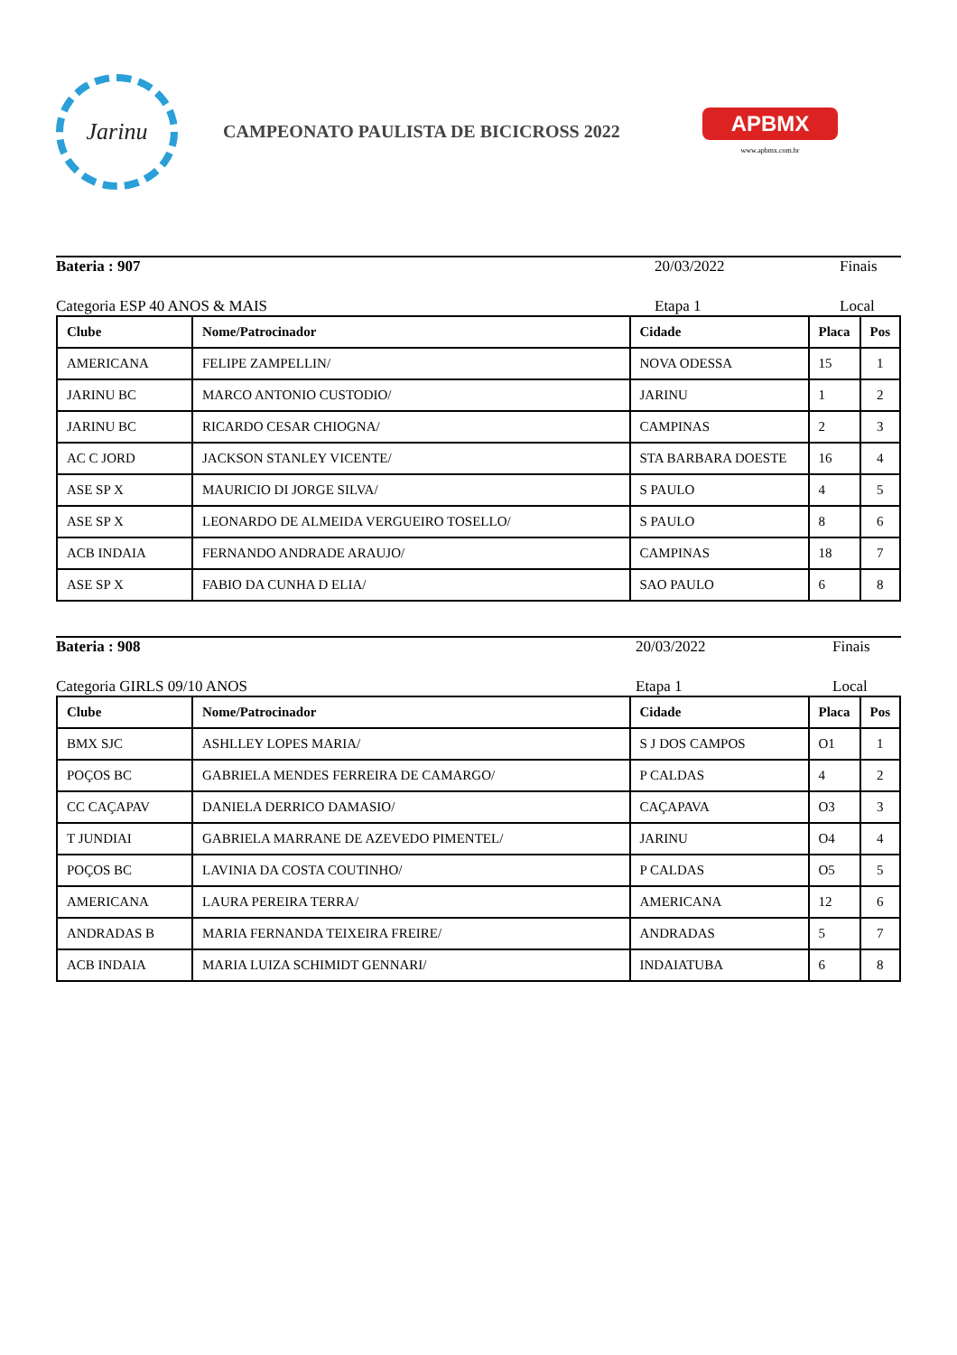Jarinu
CAMPEONATO PAULISTA DE BICICROSS 2022
APBMX
www.apbmx.com.br
Bateria : 907 20/03/2022 Finais
Categoria ESP 40 ANOS & MAIS Etapa 1 Local
| Clube | Nome/Patrocinador | Cidade | Placa | Pos |
| --- | --- | --- | --- | --- |
| AMERICANA | FELIPE ZAMPELLIN/ | NOVA ODESSA | 15 | 1 |
| JARINU BC | MARCO ANTONIO CUSTODIO/ | JARINU | 1 | 2 |
| JARINU BC | RICARDO CESAR CHIOGNA/ | CAMPINAS | 2 | 3 |
| AC C JORD | JACKSON STANLEY VICENTE/ | STA BARBARA DOESTE | 16 | 4 |
| ASE SP X | MAURICIO DI JORGE SILVA/ | S PAULO | 4 | 5 |
| ASE SP X | LEONARDO DE ALMEIDA VERGUEIRO TOSELLO/ | S PAULO | 8 | 6 |
| ACB INDAIA | FERNANDO ANDRADE ARAUJO/ | CAMPINAS | 18 | 7 |
| ASE SP X | FABIO DA CUNHA D ELIA/ | SAO PAULO | 6 | 8 |
Bateria : 908 20/03/2022 Finais
Categoria GIRLS 09/10 ANOS Etapa 1 Local
| Clube | Nome/Patrocinador | Cidade | Placa | Pos |
| --- | --- | --- | --- | --- |
| BMX SJC | ASHLLEY LOPES MARIA/ | S J DOS CAMPOS | O1 | 1 |
| POÇOS BC | GABRIELA MENDES FERREIRA DE CAMARGO/ | P CALDAS | 4 | 2 |
| CC CAÇAPAV | DANIELA DERRICO DAMASIO/ | CAÇAPAVA | O3 | 3 |
| T JUNDIAI | GABRIELA MARRANE DE AZEVEDO PIMENTEL/ | JARINU | O4 | 4 |
| POÇOS BC | LAVINIA DA COSTA COUTINHO/ | P CALDAS | O5 | 5 |
| AMERICANA | LAURA PEREIRA TERRA/ | AMERICANA | 12 | 6 |
| ANDRADAS B | MARIA FERNANDA TEIXEIRA FREIRE/ | ANDRADAS | 5 | 7 |
| ACB INDAIA | MARIA LUIZA SCHIMIDT GENNARI/ | INDAIATUBA | 6 | 8 |